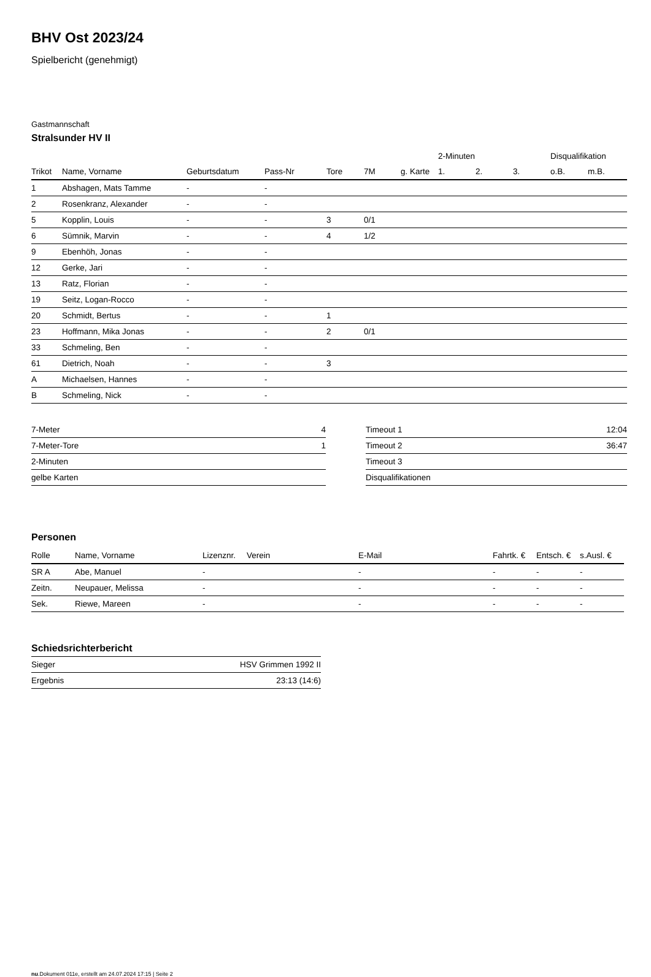BHV Ost 2023/24
Spielbericht (genehmigt)
Gastmannschaft
Stralsunder HV II
| | | | | | | | 2-Minuten | | | Disqualifikation | |
| --- | --- | --- | --- | --- | --- | --- | --- | --- | --- | --- | --- |
| Trikot | Name, Vorname | Geburtsdatum | Pass-Nr | Tore | 7M | g. Karte | 1. | 2. | 3. | o.B. | m.B. |
| 1 | Abshagen, Mats Tamme | - | - | | | | | | | | |
| 2 | Rosenkranz, Alexander | - | - | | | | | | | | |
| 5 | Kopplin, Louis | - | - | 3 | 0/1 | | | | | | |
| 6 | Sümnik, Marvin | - | - | 4 | 1/2 | | | | | | |
| 9 | Ebenhöh, Jonas | - | - | | | | | | | | |
| 12 | Gerke, Jari | - | - | | | | | | | | |
| 13 | Ratz, Florian | - | - | | | | | | | | |
| 19 | Seitz, Logan-Rocco | - | - | | | | | | | | |
| 20 | Schmidt, Bertus | - | - | 1 | | | | | | | |
| 23 | Hoffmann, Mika Jonas | - | - | 2 | 0/1 | | | | | | |
| 33 | Schmeling, Ben | - | - | | | | | | | | |
| 61 | Dietrich, Noah | - | - | 3 | | | | | | | |
| A | Michaelsen, Hannes | - | - | | | | | | | | |
| B | Schmeling, Nick | - | - | | | | | | | | |
| 7-Meter | 4 |
| 7-Meter-Tore | 1 |
| 2-Minuten | |
| gelbe Karten | |
| Timeout 1 | 12:04 |
| Timeout 2 | 36:47 |
| Timeout 3 | |
| Disqualifikationen | |
Personen
| Rolle | Name, Vorname | Lizenznr. | Verein | E-Mail | Fahrtk. € | Entsch. € | s.Ausl. € |
| --- | --- | --- | --- | --- | --- | --- | --- |
| SR A | Abe, Manuel | - | | - | - | - | - |
| Zeitn. | Neupauer, Melissa | - | | - | - | - | - |
| Sek. | Riewe, Mareen | - | | - | - | - | - |
Schiedsrichterbericht
| Sieger | HSV Grimmen 1992 II |
| Ergebnis | 23:13 (14:6) |
nu.Dokument 011e, erstellt am 24.07.2024 17:15 | Seite 2